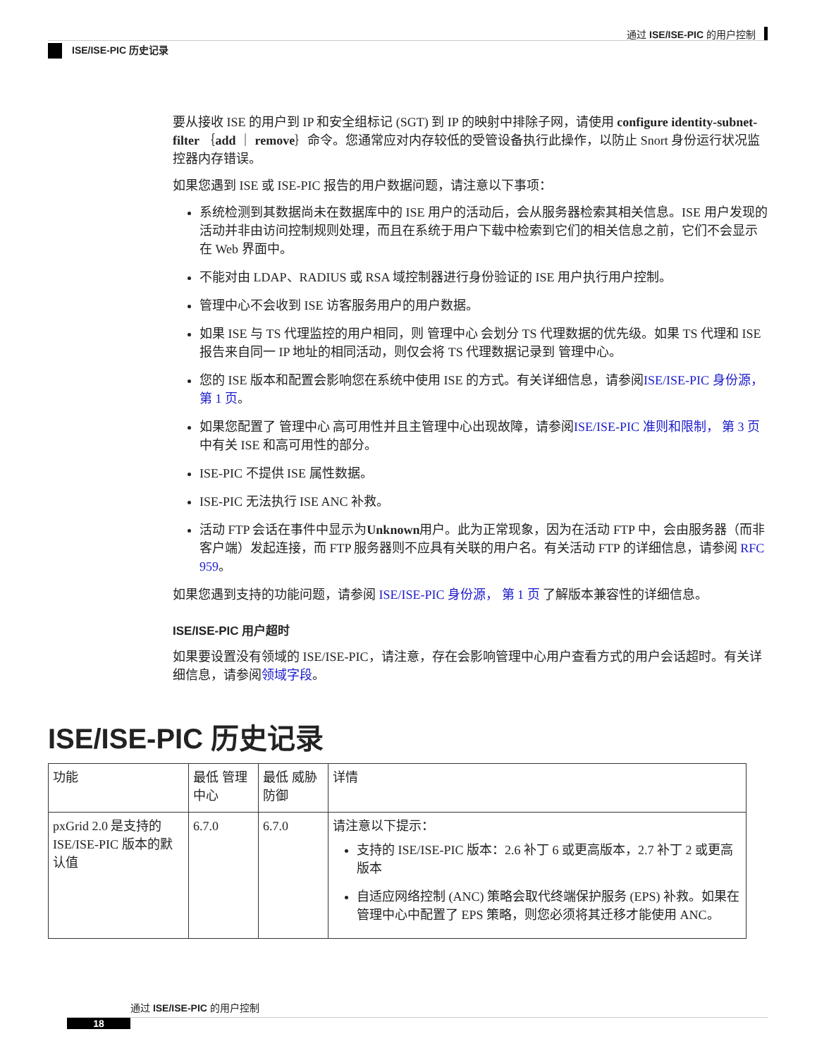通过 ISE/ISE-PIC 的用户控制
ISE/ISE-PIC 历史记录
要从接收 ISE 的用户到 IP 和安全组标记 (SGT) 到 IP 的映射中排除子网，请使用 configure identity-subnet-filter ｛add ｜ remove｝命令。您通常应对内存较低的受管设备执行此操作，以防止 Snort 身份运行状况监控器内存错误。
如果您遇到 ISE 或 ISE-PIC 报告的用户数据问题，请注意以下事项：
系统检测到其数据尚未在数据库中的 ISE 用户的活动后，会从服务器检索其相关信息。ISE 用户发现的活动并非由访问控制规则处理，而且在系统于用户下载中检索到它们的相关信息之前，它们不会显示在 Web 界面中。
不能对由 LDAP、RADIUS 或 RSA 域控制器进行身份验证的 ISE 用户执行用户控制。
管理中心不会收到 ISE 访客服务用户的用户数据。
如果 ISE 与 TS 代理监控的用户相同，则 管理中心 会划分 TS 代理数据的优先级。如果 TS 代理和 ISE 报告来自同一 IP 地址的相同活动，则仅会将 TS 代理数据记录到 管理中心。
您的 ISE 版本和配置会影响您在系统中使用 ISE 的方式。有关详细信息，请参阅ISE/ISE-PIC 身份源， 第 1 页。
如果您配置了 管理中心 高可用性并且主管理中心出现故障，请参阅ISE/ISE-PIC 准则和限制， 第 3 页中有关 ISE 和高可用性的部分。
ISE-PIC 不提供 ISE 属性数据。
ISE-PIC 无法执行 ISE ANC 补救。
活动 FTP 会话在事件中显示为Unknown用户。此为正常现象，因为在活动 FTP 中，会由服务器（而非客户端）发起连接，而 FTP 服务器则不应具有关联的用户名。有关活动 FTP 的详细信息，请参阅 RFC 959。
如果您遇到支持的功能问题，请参阅 ISE/ISE-PIC 身份源， 第 1 页 了解版本兼容性的详细信息。
ISE/ISE-PIC 用户超时
如果要设置没有领域的 ISE/ISE-PIC，请注意，存在会影响管理中心用户查看方式的用户会话超时。有关详细信息，请参阅领域字段。
ISE/ISE-PIC 历史记录
| 功能 | 最低 管理中心 | 最低 威胁防御 | 详情 |
| --- | --- | --- | --- |
| pxGrid 2.0 是支持的 ISE/ISE-PIC 版本的默认值 | 6.7.0 | 6.7.0 | 请注意以下提示： 支持的 ISE/ISE-PIC 版本：2.6 补丁 6 或更高版本，2.7 补丁 2 或更高版本 自适应网络控制 (ANC) 策略会取代终端保护服务 (EPS) 补救。如果在管理中心中配置了 EPS 策略，则您必须将其迁移才能使用 ANC。 |
通过 ISE/ISE-PIC 的用户控制
18